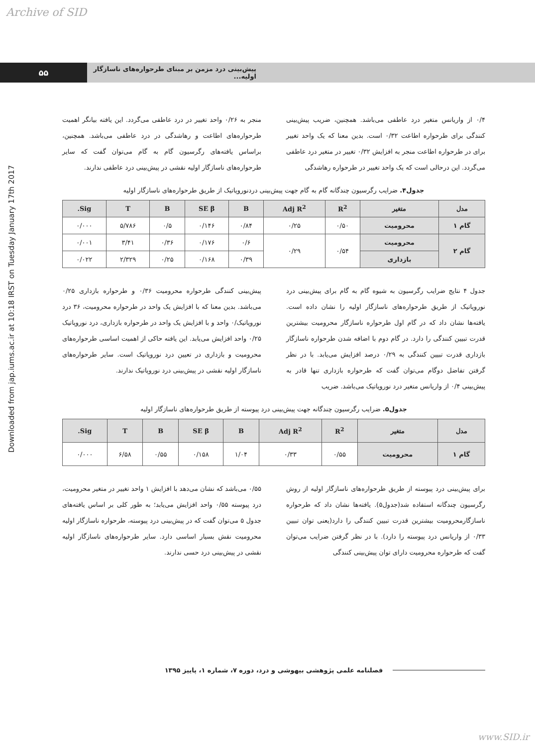Archive of SID
۵۵
پیش‌بینی درد مزمن بر مبنای طرحواره‌های ناسازگار اولیه...
Downloaded from jap.iums.ac.ir at 10:18 IRST on Tuesday January 17th 2017
۰/۴ از واریانس متغیر درد عاطفی می‌باشد. همچنین، ضریب پیش‌بینی کنندگی برای طرحواره اطاعت ۰/۳۲ است. بدین معنا که یک واحد تغییر برای در طرحواره اطاعت منجر به افزایش ۰/۳۲ تغییر در متغیر درد عاطفی می‌گردد. این درحالی است که یک واحد تغییر در طرحواره رهاشدگی
منجر به ۰/۲۶ واحد تغییر در درد عاطفی می‌گردد. این یافته بیانگر اهمیت طرحواره‌های اطاعت و رهاشدگی در درد عاطفی می‌باشد. همچنین، براساس یافته‌های رگرسیون گام به گام می‌توان گفت که سایر طرحواره‌های ناسازگار اولیه نقشی در پیش‌بینی درد عاطفی ندارند.
جدول۴. ضرایب رگرسیون چندگانه گام به گام جهت پیش‌بینی دردنوروپاتیک از طریق طرحواره‌های ناسازگار اولیه
| مدل | متغیر | R<sup>2</sup> | Adj R<sup>2</sup> | B | SE β | B | T | Sig. |
| --- | --- | --- | --- | --- | --- | --- | --- | --- |
| گام ۱ | محرومیت | ۰/۵۰ | ۰/۲۵ | ۰/۸۴ | ۰/۱۴۶ | ۰/۵ | ۵/۷۸۶ | ۰/۰۰۰ |
| گام ۲ | محرومیت | ۰/۵۴ | ۰/۲۹ | ۰/۶ | ۰/۱۷۶ | ۰/۳۶ | ۳/۴۱ | ۰/۰۰۱ |
| | بازداری | | | ۰/۳۹ | ۰/۱۶۸ | ۰/۲۵ | ۲/۳۲۹ | ۰/۰۲۲ |
جدول ۴ نتایج ضرایب رگرسیون به شیوه گام به گام برای پیش‌بینی درد نوروپاتیک از طریق طرحواره‌های ناسازگار اولیه را نشان داده است. یافته‌ها نشان داد که در گام اول طرحواره ناسازگار محرومیت بیشترین قدرت تبیین کنندگی را دارد. در گام دوم با اضافه شدن طرحواره ناسازگار بازداری قدرت تبیین کنندگی به ۰/۲۹ درصد افزایش می‌یابد. با در نظر گرفتن تفاضل دوگام می‌توان گفت که طرحواره بازداری تنها قادر به پیش‌بینی ۰/۴ از واریانس متغیر درد نوروپاتیک می‌باشد. ضریب
پیش‌بینی کنندگی طرحواره محرومیت ۰/۳۶ و طرحواره بازداری ۰/۲۵ می‌باشد. بدین معنا که با افزایش یک واحد در طرحواره محرومیت، ۳۶ درد نوروپاتیک/۰ واحد و با افزایش یک واحد در طرحواره بازداری، درد نوروپاتیک ۰/۲۵ واحد افزایش می‌یابد. این یافته حاکی از اهمیت اساسی طرحواره‌های محرومیت و بازداری در تعیین درد نوروپاتیک است. سایر طرحواره‌های ناسازگار اولیه نقشی در پیش‌بینی درد نوروپاتیک ندارند.
جدول۵. ضرایب رگرسیون چندگانه جهت پیش‌بینی درد پیوسته از طریق طرحواره‌های ناسازگار اولیه
| مدل | متغیر | R<sup>2</sup> | Adj R<sup>2</sup> | B | SE β | B | T | Sig. |
| --- | --- | --- | --- | --- | --- | --- | --- | --- |
| گام ۱ | محرومیت | ۰/۵۵ | ۰/۳۳ | ۱/۰۴ | ۰/۱۵۸ | ۰/۵۵ | ۶/۵۸ | ۰/۰۰۰ |
برای پیش‌بینی درد پیوسته از طریق طرحواره‌های ناسازگار اولیه از روش رگرسیون چندگانه استفاده شد(جدول۵). یافته‌ها نشان داد که طرحواره ناسازگارمحرومیت بیشترین قدرت تبیین کنندگی را دارد(یعنی توان تبیین ۰/۳۳ از واریانس درد پیوسته را دارد). با در نظر گرفتن ضرایب می‌توان گفت که طرحواره محرومیت دارای توان پیش‌بینی کنندگی
۰/۵۵ می‌باشد که نشان می‌دهد با افزایش ۱ واحد تغییر در متغیر محرومیت، درد پیوسته ۰/۵۵ واحد افزایش می‌یابد؛ به طور کلی بر اساس یافته‌های جدول ۵ می‌توان گفت که در پیش‌بینی درد پیوسته، طرحواره ناسازگار اولیه محرومیت نقش بسیار اساسی دارد. سایر طرحواره‌های ناسازگار اولیه نقشی در پیش‌بینی درد حسی ندارند.
فصلنامه علمی پژوهشی بیهوشی و درد، دوره ۷، شماره ۱، پاییز ۱۳۹۵
www.SID.ir